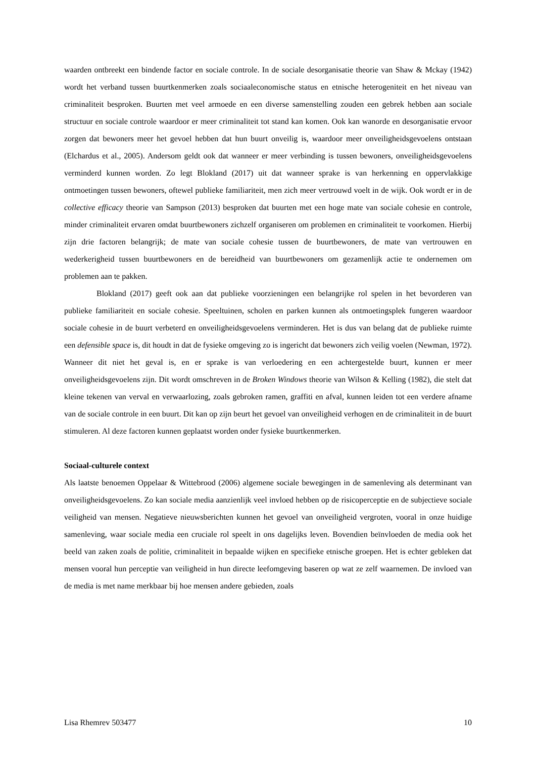waarden ontbreekt een bindende factor en sociale controle. In de sociale desorganisatie theorie van Shaw & Mckay (1942) wordt het verband tussen buurtkenmerken zoals sociaaleconomische status en etnische heterogeniteit en het niveau van criminaliteit besproken. Buurten met veel armoede en een diverse samenstelling zouden een gebrek hebben aan sociale structuur en sociale controle waardoor er meer criminaliteit tot stand kan komen. Ook kan wanorde en desorganisatie ervoor zorgen dat bewoners meer het gevoel hebben dat hun buurt onveilig is, waardoor meer onveiligheidsgevoelens ontstaan (Elchardus et al., 2005). Andersom geldt ook dat wanneer er meer verbinding is tussen bewoners, onveiligheidsgevoelens verminderd kunnen worden. Zo legt Blokland (2017) uit dat wanneer sprake is van herkenning en oppervlakkige ontmoetingen tussen bewoners, oftewel publieke familiariteit, men zich meer vertrouwd voelt in de wijk. Ook wordt er in de collective efficacy theorie van Sampson (2013) besproken dat buurten met een hoge mate van sociale cohesie en controle, minder criminaliteit ervaren omdat buurtbewoners zichzelf organiseren om problemen en criminaliteit te voorkomen. Hierbij zijn drie factoren belangrijk; de mate van sociale cohesie tussen de buurtbewoners, de mate van vertrouwen en wederkerigheid tussen buurtbewoners en de bereidheid van buurtbewoners om gezamenlijk actie te ondernemen om problemen aan te pakken.
Blokland (2017) geeft ook aan dat publieke voorzieningen een belangrijke rol spelen in het bevorderen van publieke familiariteit en sociale cohesie. Speeltuinen, scholen en parken kunnen als ontmoetingsplek fungeren waardoor sociale cohesie in de buurt verbeterd en onveiligheidsgevoelens verminderen. Het is dus van belang dat de publieke ruimte een defensible space is, dit houdt in dat de fysieke omgeving zo is ingericht dat bewoners zich veilig voelen (Newman, 1972). Wanneer dit niet het geval is, en er sprake is van verloedering en een achtergestelde buurt, kunnen er meer onveiligheidsgevoelens zijn. Dit wordt omschreven in de Broken Windows theorie van Wilson & Kelling (1982), die stelt dat kleine tekenen van verval en verwaarlozing, zoals gebroken ramen, graffiti en afval, kunnen leiden tot een verdere afname van de sociale controle in een buurt. Dit kan op zijn beurt het gevoel van onveiligheid verhogen en de criminaliteit in de buurt stimuleren. Al deze factoren kunnen geplaatst worden onder fysieke buurtkenmerken.
Sociaal-culturele context
Als laatste benoemen Oppelaar & Wittebrood (2006) algemene sociale bewegingen in de samenleving als determinant van onveiligheidsgevoelens. Zo kan sociale media aanzienlijk veel invloed hebben op de risicoperceptie en de subjectieve sociale veiligheid van mensen. Negatieve nieuwsberichten kunnen het gevoel van onveiligheid vergroten, vooral in onze huidige samenleving, waar sociale media een cruciale rol speelt in ons dagelijks leven. Bovendien beïnvloeden de media ook het beeld van zaken zoals de politie, criminaliteit in bepaalde wijken en specifieke etnische groepen. Het is echter gebleken dat mensen vooral hun perceptie van veiligheid in hun directe leefomgeving baseren op wat ze zelf waarnemen. De invloed van de media is met name merkbaar bij hoe mensen andere gebieden, zoals
Lisa Rhemrev 503477 10